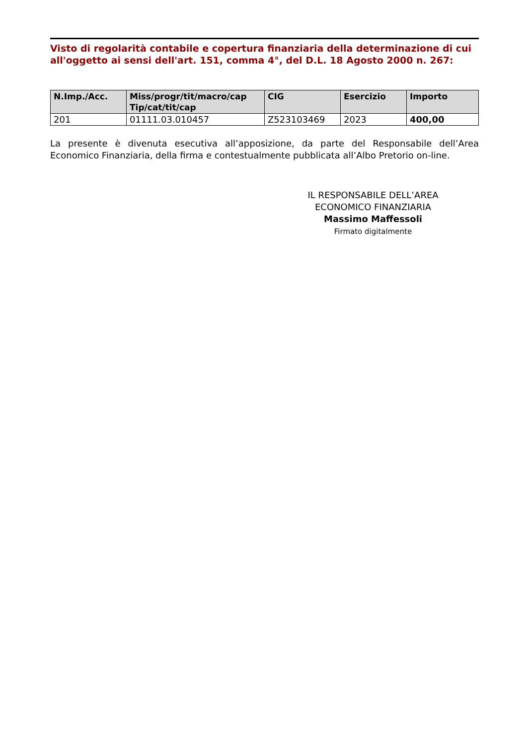Visto di regolarità contabile e copertura finanziaria della determinazione di cui all'oggetto ai sensi dell'art. 151, comma 4°, del D.L. 18 Agosto 2000 n. 267:
| N.Imp./Acc. | Miss/progr/tit/macro/cap Tip/cat/tit/cap | CIG | Esercizio | Importo |
| --- | --- | --- | --- | --- |
| 201 | 01111.03.010457 | Z523103469 | 2023 | 400,00 |
La presente è divenuta esecutiva all’apposizione, da parte del Responsabile dell’Area Economico Finanziaria, della firma e contestualmente pubblicata all’Albo Pretorio on-line.
IL RESPONSABILE DELL’AREA
ECONOMICO FINANZIARIA
Massimo Maffessoli
Firmato digitalmente